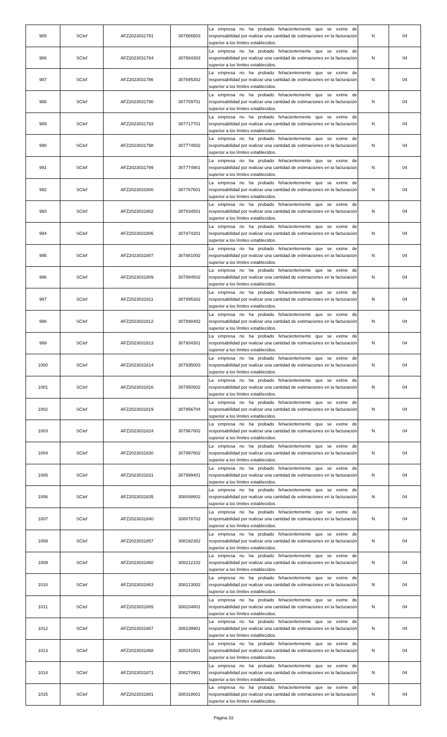| 985 | SCIef | AFZ2023031781 | 307666503 | La empresa no ha probado fehacientemente que se exime de responsabilidad por realizar una cantidad de estimaciones en la facturación superior a los límites establecidos. | N | 04 |
| 986 | SCIef | AFZ2023031784 | 307684303 | La empresa no ha probado fehacientemente que se exime de responsabilidad por realizar una cantidad de estimaciones en la facturación superior a los límites establecidos. | N | 04 |
| 987 | SCIef | AFZ2023031786 | 307695302 | La empresa no ha probado fehacientemente que se exime de responsabilidad por realizar una cantidad de estimaciones en la facturación superior a los límites establecidos. | N | 04 |
| 988 | SCIef | AFZ2023031790 | 307709701 | La empresa no ha probado fehacientemente que se exime de responsabilidad por realizar una cantidad de estimaciones en la facturación superior a los límites establecidos. | N | 04 |
| 989 | SCIef | AFZ2023031793 | 307717701 | La empresa no ha probado fehacientemente que se exime de responsabilidad por realizar una cantidad de estimaciones en la facturación superior a los límites establecidos. | N | 04 |
| 990 | SCIef | AFZ2023031798 | 307774502 | La empresa no ha probado fehacientemente que se exime de responsabilidad por realizar una cantidad de estimaciones en la facturación superior a los límites establecidos. | N | 04 |
| 991 | SCIef | AFZ2023031799 | 307774901 | La empresa no ha probado fehacientemente que se exime de responsabilidad por realizar una cantidad de estimaciones en la facturación superior a los límites establecidos. | N | 04 |
| 992 | SCIef | AFZ2023031800 | 307787601 | La empresa no ha probado fehacientemente que se exime de responsabilidad por realizar una cantidad de estimaciones en la facturación superior a los límites establecidos. | N | 04 |
| 993 | SCIef | AFZ2023031802 | 307834501 | La empresa no ha probado fehacientemente que se exime de responsabilidad por realizar una cantidad de estimaciones en la facturación superior a los límites establecidos. | N | 04 |
| 994 | SCIef | AFZ2023031806 | 307874201 | La empresa no ha probado fehacientemente que se exime de responsabilidad por realizar una cantidad de estimaciones en la facturación superior a los límites establecidos. | N | 04 |
| 995 | SCIef | AFZ2023031807 | 307881002 | La empresa no ha probado fehacientemente que se exime de responsabilidad por realizar una cantidad de estimaciones en la facturación superior a los límites establecidos. | N | 04 |
| 996 | SCIef | AFZ2023031809 | 307884502 | La empresa no ha probado fehacientemente que se exime de responsabilidad por realizar una cantidad de estimaciones en la facturación superior a los límites establecidos. | N | 04 |
| 997 | SCIef | AFZ2023031811 | 307895302 | La empresa no ha probado fehacientemente que se exime de responsabilidad por realizar una cantidad de estimaciones en la facturación superior a los límites establecidos. | N | 04 |
| 998 | SCIef | AFZ2023031812 | 307898402 | La empresa no ha probado fehacientemente que se exime de responsabilidad por realizar una cantidad de estimaciones en la facturación superior a los límites establecidos. | N | 04 |
| 999 | SCIef | AFZ2023031813 | 307934301 | La empresa no ha probado fehacientemente que se exime de responsabilidad por realizar una cantidad de estimaciones en la facturación superior a los límites establecidos. | N | 04 |
| 1000 | SCIef | AFZ2023031814 | 307935003 | La empresa no ha probado fehacientemente que se exime de responsabilidad por realizar una cantidad de estimaciones en la facturación superior a los límites establecidos. | N | 04 |
| 1001 | SCIef | AFZ2023031816 | 307950502 | La empresa no ha probado fehacientemente que se exime de responsabilidad por realizar una cantidad de estimaciones en la facturación superior a los límites establecidos. | N | 04 |
| 1002 | SCIef | AFZ2023031819 | 307956704 | La empresa no ha probado fehacientemente que se exime de responsabilidad por realizar una cantidad de estimaciones en la facturación superior a los límites establecidos. | N | 04 |
| 1003 | SCIef | AFZ2023031824 | 307967002 | La empresa no ha probado fehacientemente que se exime de responsabilidad por realizar una cantidad de estimaciones en la facturación superior a los límites establecidos. | N | 04 |
| 1004 | SCIef | AFZ2023031830 | 307997802 | La empresa no ha probado fehacientemente que se exime de responsabilidad por realizar una cantidad de estimaciones en la facturación superior a los límites establecidos. | N | 04 |
| 1005 | SCIef | AFZ2023031831 | 307999401 | La empresa no ha probado fehacientemente que se exime de responsabilidad por realizar una cantidad de estimaciones en la facturación superior a los límites establecidos. | N | 04 |
| 1006 | SCIef | AFZ2023031835 | 308048602 | La empresa no ha probado fehacientemente que se exime de responsabilidad por realizar una cantidad de estimaciones en la facturación superior a los límites establecidos. | N | 04 |
| 1007 | SCIef | AFZ2023031840 | 308078702 | La empresa no ha probado fehacientemente que se exime de responsabilidad por realizar una cantidad de estimaciones en la facturación superior a los límites establecidos. | N | 04 |
| 1008 | SCIef | AFZ2023031857 | 308192302 | La empresa no ha probado fehacientemente que se exime de responsabilidad por realizar una cantidad de estimaciones en la facturación superior a los límites establecidos. | N | 04 |
| 1009 | SCIef | AFZ2023031860 | 308212102 | La empresa no ha probado fehacientemente que se exime de responsabilidad por realizar una cantidad de estimaciones en la facturación superior a los límites establecidos. | N | 04 |
| 1010 | SCIef | AFZ2023031863 | 308213002 | La empresa no ha probado fehacientemente que se exime de responsabilidad por realizar una cantidad de estimaciones en la facturación superior a los límites establecidos. | N | 04 |
| 1011 | SCIef | AFZ2023031865 | 308234801 | La empresa no ha probado fehacientemente que se exime de responsabilidad por realizar una cantidad de estimaciones en la facturación superior a los límites establecidos. | N | 04 |
| 1012 | SCIef | AFZ2023031867 | 308239901 | La empresa no ha probado fehacientemente que se exime de responsabilidad por realizar una cantidad de estimaciones en la facturación superior a los límites establecidos. | N | 04 |
| 1013 | SCIef | AFZ2023031868 | 308241501 | La empresa no ha probado fehacientemente que se exime de responsabilidad por realizar una cantidad de estimaciones en la facturación superior a los límites establecidos. | N | 04 |
| 1014 | SCIef | AFZ2023031871 | 308270901 | La empresa no ha probado fehacientemente que se exime de responsabilidad por realizar una cantidad de estimaciones en la facturación superior a los límites establecidos. | N | 04 |
| 1015 | SCIef | AFZ2023031881 | 308318601 | La empresa no ha probado fehacientemente que se exime de responsabilidad por realizar una cantidad de estimaciones en la facturación superior a los límites establecidos. | N | 04 |
Página 33